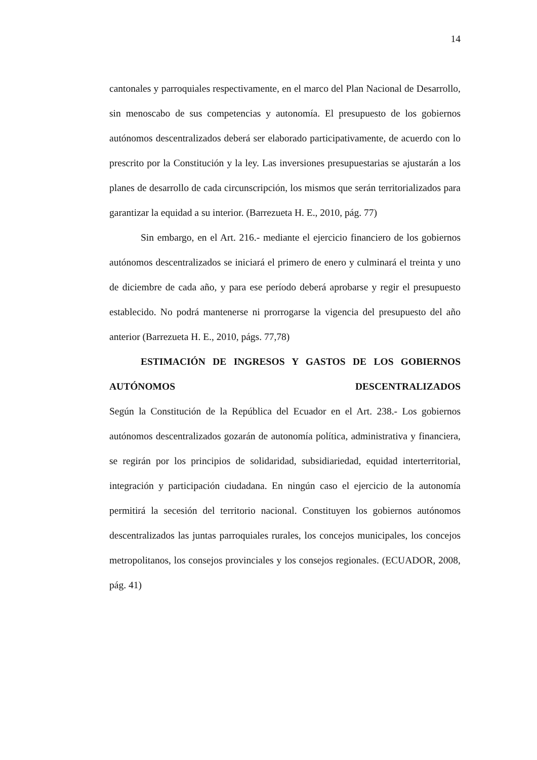14
cantonales y parroquiales respectivamente, en el marco del Plan Nacional de Desarrollo, sin menoscabo de sus competencias y autonomía. El presupuesto de los gobiernos autónomos descentralizados deberá ser elaborado participativamente, de acuerdo con lo prescrito por la Constitución y la ley. Las inversiones presupuestarias se ajustarán a los planes de desarrollo de cada circunscripción, los mismos que serán territorializados para garantizar la equidad a su interior. (Barrezueta H. E., 2010, pág. 77)
Sin embargo, en el Art. 216.- mediante el ejercicio financiero de los gobiernos autónomos descentralizados se iniciará el primero de enero y culminará el treinta y uno de diciembre de cada año, y para ese período deberá aprobarse y regir el presupuesto establecido. No podrá mantenerse ni prorrogarse la vigencia del presupuesto del año anterior (Barrezueta H. E., 2010, págs. 77,78)
ESTIMACIÓN DE INGRESOS Y GASTOS DE LOS GOBIERNOS AUTÓNOMOS DESCENTRALIZADOS
Según la Constitución de la República del Ecuador en el Art. 238.- Los gobiernos autónomos descentralizados gozarán de autonomía política, administrativa y financiera, se regirán por los principios de solidaridad, subsidiariedad, equidad interterritorial, integración y participación ciudadana. En ningún caso el ejercicio de la autonomía permitirá la secesión del territorio nacional. Constituyen los gobiernos autónomos descentralizados las juntas parroquiales rurales, los concejos municipales, los concejos metropolitanos, los consejos provinciales y los consejos regionales. (ECUADOR, 2008, pág. 41)